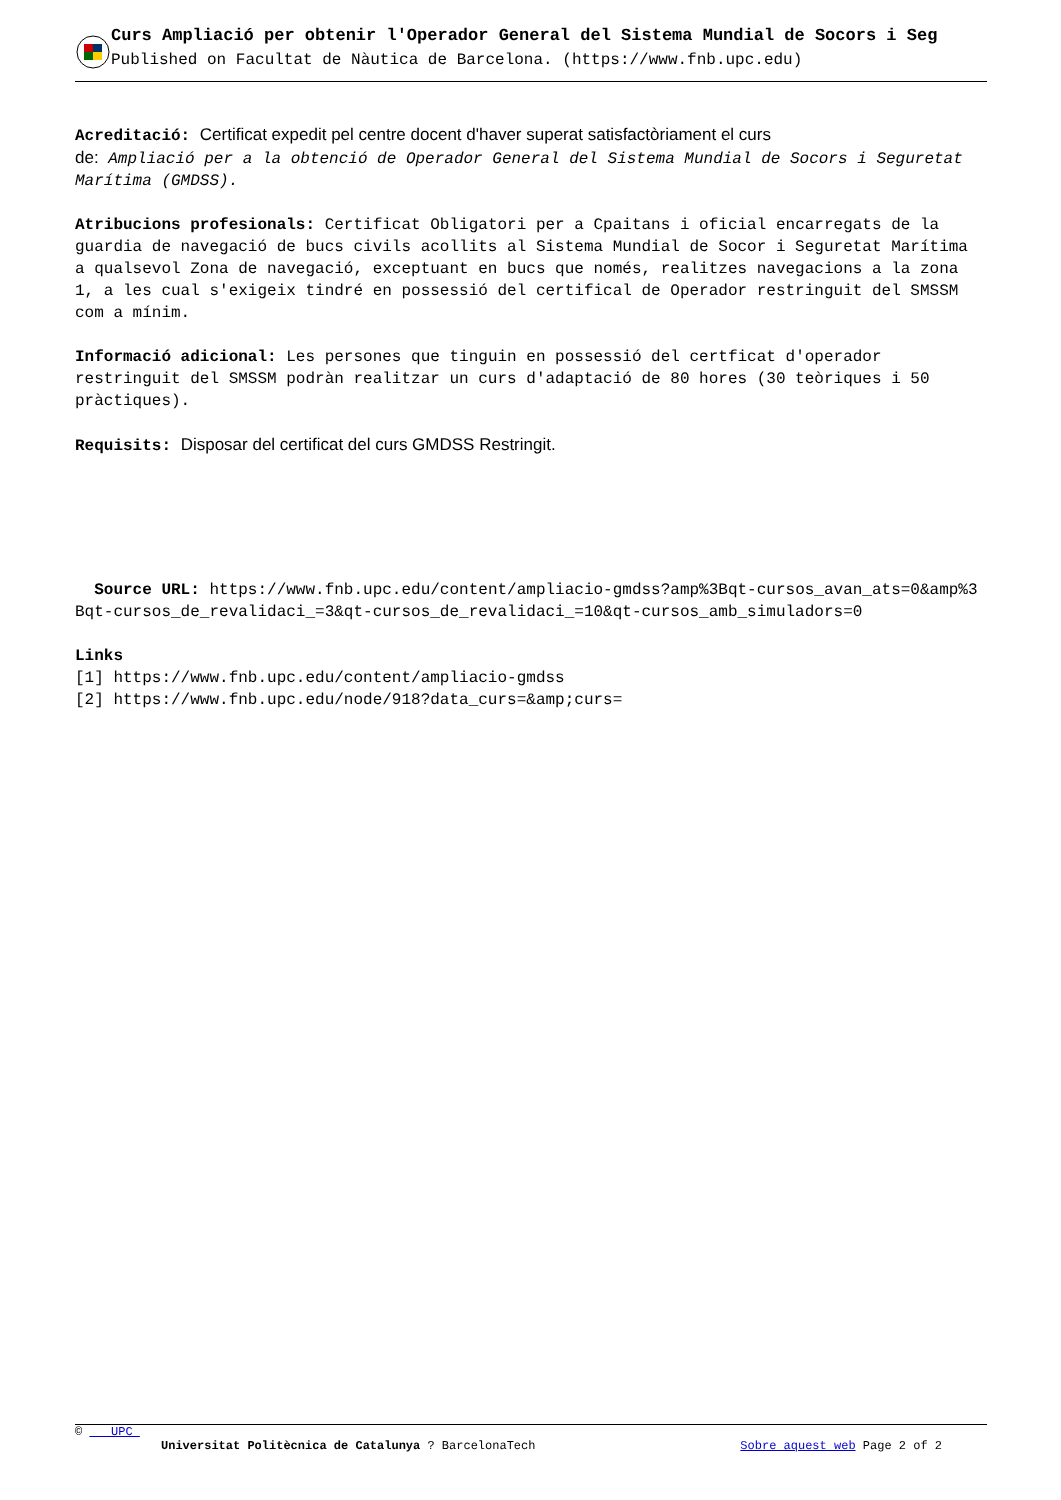Curs Ampliació per obtenir l'Operador General del Sistema Mundial de Socors i Seg
Published on Facultat de Nàutica de Barcelona. (https://www.fnb.upc.edu)
Acreditació: Certificat expedit pel centre docent d'haver superat satisfactòriament el curs
de: Ampliació per a la obtenció de Operador General del Sistema Mundial de Socors i Seguretat Marítima (GMDSS).
Atribucions profesionals: Certificat Obligatori per a Cpaitans i oficial encarregats de la guardia de navegació de bucs civils acollits al Sistema Mundial de Socor i Seguretat Marítima a qualsevol Zona de navegació, exceptuant en bucs que només, realitzes navegacions a la zona 1, a les cual s'exigeix tindré en possessió del certifical de Operador restringuit del SMSSM com a mínim.
Informació adicional: Les persones que tinguin en possessió del certficat d'operador restringuit del SMSSM podràn realitzar un curs d'adaptació de 80 hores (30 teòriques i 50 pràctiques).
Requisits: Disposar del certificat del curs GMDSS Restringit.
Source URL: https://www.fnb.upc.edu/content/ampliacio-gmdss?amp%3Bqt-cursos_avan_ats=0&amp%3Bqt-cursos_de_revalidaci_=3&qt-cursos_de_revalidaci_=10&qt-cursos_amb_simuladors=0
Links
[1] https://www.fnb.upc.edu/content/ampliacio-gmdss
[2] https://www.fnb.upc.edu/node/918?data_curs=&amp;curs=
© UPC
Universitat Politècnica de Catalunya ? BarcelonaTech Sobre aquest web Page 2 of 2